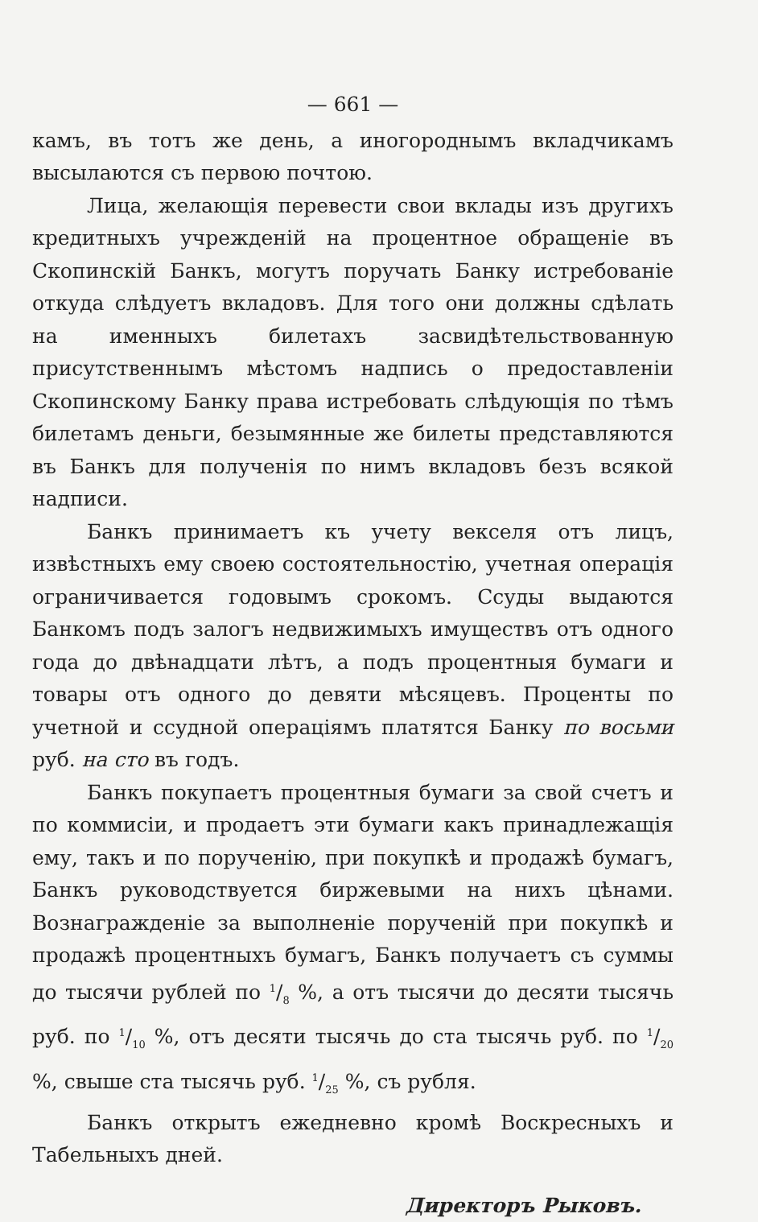— 661 —
камъ, въ тотъ же день, а иногороднымъ вкладчикамъ высылаются съ первою почтою.
Лица, желающія перевести свои вклады изъ другихъ кредитныхъ учрежденій на процентное обращеніе въ Скопинскій Банкъ, могутъ поручать Банку истребованіе откуда слѣдуетъ вкладовъ. Для того они должны сдѣлать на именныхъ билетахъ засвидѣтельствованную присутственнымъ мѣстомъ надпись о предоставленіи Скопинскому Банку права истребовать слѣдующія по тѣмъ билетамъ деньги, безымянные же билеты представляются въ Банкъ для полученія по нимъ вкладовъ безъ всякой надписи.
Банкъ принимаетъ къ учету векселя отъ лицъ, извѣстныхъ ему своею состоятельностію, учетная операція ограничивается годовымъ срокомъ. Ссуды выдаются Банкомъ подъ залогъ недвижимыхъ имуществъ отъ одного года до двѣнадцати лѣтъ, а подъ процентныя бумаги и товары отъ одного до девяти мѣсяцевъ. Проценты по учетной и ссудной операціямъ платятся Банку по восьми руб. на сто въ годъ.
Банкъ покупаетъ процентныя бумаги за свой счетъ и по коммисіи, и продаетъ эти бумаги какъ принадлежащія ему, такъ и по порученію, при покупкѣ и продажѣ бумагъ, Банкъ руководствуется биржевыми на нихъ цѣнами. Вознагражденіе за выполненіе порученій при покупкѣ и продажѣ процентныхъ бумагъ, Банкъ получаетъ съ суммы до тысячи рублей по 1/8 %, а отъ тысячи до десяти тысячь руб. по 1/10 %, отъ десяти тысячь до ста тысячь руб. по 1/20 %, свыше ста тысячь руб. 1/25 %, съ рубля.
Банкъ открытъ ежедневно кромѣ Воскресныхъ и Табельныхъ дней.
Директоръ Рыковъ.